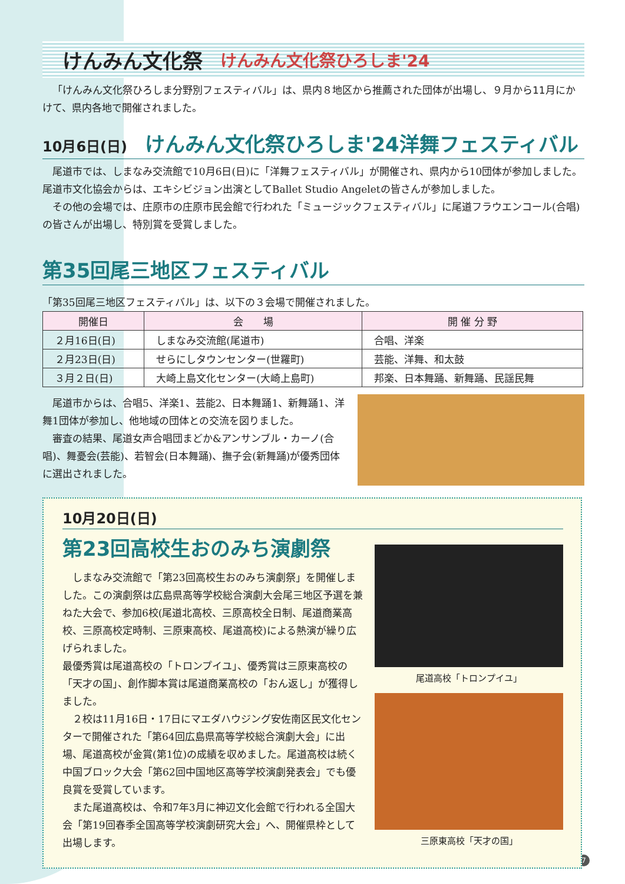けんみん文化祭 けんみん文化祭ひろしま'24
「けんみん文化祭ひろしま分野別フェスティバル」は、県内８地区から推薦された団体が出場し、９月から11月にかけて、県内各地で開催されました。
10月6日(日) けんみん文化祭ひろしま'24洋舞フェスティバル
尾道市では、しまなみ交流館で10月6日(日)に「洋舞フェスティバル」が開催され、県内から10団体が参加しました。尾道市文化協会からは、エキシビジョン出演としてBallet Studio Angeletの皆さんが参加しました。
その他の会場では、庄原市の庄原市民会館で行われた「ミュージックフェスティバル」に尾道フラウエンコール(合唱)の皆さんが出場し、特別賞を受賞しました。
第35回尾三地区フェスティバル
「第35回尾三地区フェスティバル」は、以下の３会場で開催されました。
| 開催日 | 会 場 | 開 催 分 野 |
| --- | --- | --- |
| ２月16日(日) | しまなみ交流館(尾道市) | 合唱、洋楽 |
| ２月23日(日) | せらにしタウンセンター(世羅町) | 芸能、洋舞、和太鼓 |
| ３月２日(日) | 大崎上島文化センター(大崎上島町) | 邦楽、日本舞踊、新舞踊、民謡民舞 |
尾道市からは、合唱5、洋楽1、芸能2、日本舞踊1、新舞踊1、洋舞1団体が参加し、他地域の団体との交流を図りました。
審査の結果、尾道女声合唱団まどか&アンサンブル・カーノ(合唱)、舞憂会(芸能)、若智会(日本舞踊)、撫子会(新舞踊)が優秀団体に選出されました。
10月20日(日)
第23回高校生おのみち演劇祭
しまなみ交流館で「第23回高校生おのみち演劇祭」を開催しました。この演劇祭は広島県高等学校総合演劇大会尾三地区予選を兼ねた大会で、参加6校(尾道北高校、三原高校全日制、尾道商業高校、三原高校定時制、三原東高校、尾道高校)による熱演が繰り広げられました。
最優秀賞は尾道高校の「トロンプイユ」、優秀賞は三原東高校の「天才の国」、創作脚本賞は尾道商業高校の「おん返し」が獲得しました。
２校は11月16日・17日にマエダハウジング安佐南区民文化センターで開催された「第64回広島県高等学校総合演劇大会」に出場、尾道高校が金賞(第1位)の成績を収めました。尾道高校は続く中国ブロック大会「第62回中国地区高等学校演劇発表会」でも優良賞を受賞しています。
また尾道高校は、令和7年3月に神辺文化会館で行われる全国大会「第19回春季全国高等学校演劇研究大会」へ、開催県枠として出場します。
尾道高校「トロンプイユ」
三原東高校「天才の国」
7